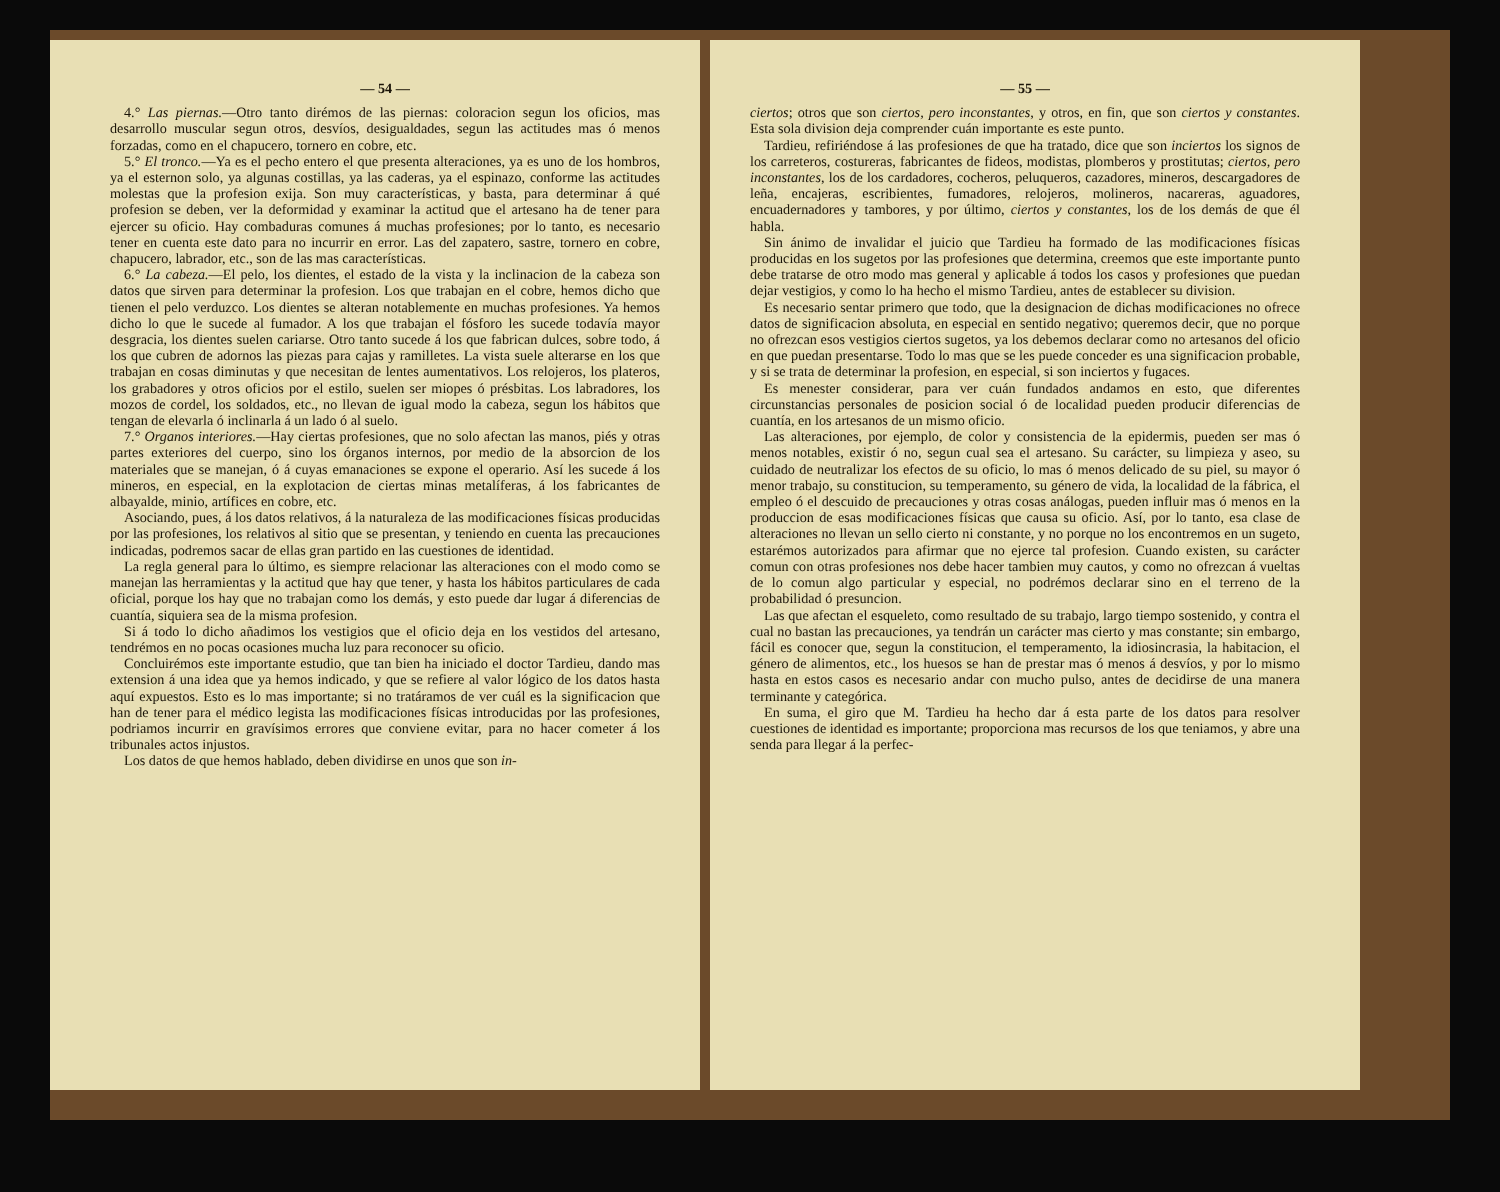— 54 —
4.° Las piernas.—Otro tanto dirémos de las piernas: coloracion segun los oficios, mas desarrollo muscular segun otros, desvíos, desigualdades, segun las actitudes mas ó menos forzadas, como en el chapucero, tornero en cobre, etc.
5.° El tronco.—Ya es el pecho entero el que presenta alteraciones, ya es uno de los hombros, ya el esternon solo, ya algunas costillas, ya las caderas, ya el espinazo, conforme las actitudes molestas que la profesion exija. Son muy características, y basta, para determinar á qué profesion se deben, ver la deformidad y examinar la actitud que el artesano ha de tener para ejercer su oficio. Hay combaduras comunes á muchas profesiones; por lo tanto, es necesario tener en cuenta este dato para no incurrir en error. Las del zapatero, sastre, tornero en cobre, chapucero, labrador, etc., son de las mas características.
6.° La cabeza.—El pelo, los dientes, el estado de la vista y la inclinacion de la cabeza son datos que sirven para determinar la profesion. Los que trabajan en el cobre, hemos dicho que tienen el pelo verduzco. Los dientes se alteran notablemente en muchas profesiones. Ya hemos dicho lo que le sucede al fumador. A los que trabajan el fósforo les sucede todavía mayor desgracia, los dientes suelen cariarse. Otro tanto sucede á los que fabrican dulces, sobre todo, á los que cubren de adornos las piezas para cajas y ramilletes. La vista suele alterarse en los que trabajan en cosas diminutas y que necesitan de lentes aumentativos. Los relojeros, los plateros, los grabadores y otros oficios por el estilo, suelen ser miopes ó présbitas. Los labradores, los mozos de cordel, los soldados, etc., no llevan de igual modo la cabeza, segun los hábitos que tengan de elevarla ó inclinarla á un lado ó al suelo.
7.° Organos interiores.—Hay ciertas profesiones, que no solo afectan las manos, piés y otras partes exteriores del cuerpo, sino los órganos internos, por medio de la absorcion de los materiales que se manejan, ó á cuyas emanaciones se expone el operario. Así les sucede á los mineros, en especial, en la explotacion de ciertas minas metalíferas, á los fabricantes de albayalde, minio, artífices en cobre, etc.
Asociando, pues, á los datos relativos, á la naturaleza de las modificaciones físicas producidas por las profesiones, los relativos al sitio que se presentan, y teniendo en cuenta las precauciones indicadas, podremos sacar de ellas gran partido en las cuestiones de identidad.
La regla general para lo último, es siempre relacionar las alteraciones con el modo como se manejan las herramientas y la actitud que hay que tener, y hasta los hábitos particulares de cada oficial, porque los hay que no trabajan como los demás, y esto puede dar lugar á diferencias de cuantía, siquiera sea de la misma profesion.
Si á todo lo dicho añadimos los vestigios que el oficio deja en los vestidos del artesano, tendrémos en no pocas ocasiones mucha luz para reconocer su oficio.
Concluirémos este importante estudio, que tan bien ha iniciado el doctor Tardieu, dando mas extension á una idea que ya hemos indicado, y que se refiere al valor lógico de los datos hasta aquí expuestos. Esto es lo mas importante; si no tratáramos de ver cuál es la significacion que han de tener para el médico legista las modificaciones físicas introducidas por las profesiones, podriamos incurrir en gravísimos errores que conviene evitar, para no hacer cometer á los tribunales actos injustos.
Los datos de que hemos hablado, deben dividirse en unos que son in-
— 55 —
ciertos; otros que son ciertos, pero inconstantes, y otros, en fin, que son ciertos y constantes. Esta sola division deja comprender cuán importante es este punto.
Tardieu, refiriéndose á las profesiones de que ha tratado, dice que son inciertos los signos de los carreteros, costureras, fabricantes de fideos, modistas, plomberos y prostitutas; ciertos, pero inconstantes, los de los cardadores, cocheros, peluqueros, cazadores, mineros, descargadores de leña, encajeras, escribientes, fumadores, relojeros, molineros, nacareras, aguadores, encuadernadores y tambores, y por último, ciertos y constantes, los de los demás de que él habla.
Sin ánimo de invalidar el juicio que Tardieu ha formado de las modificaciones físicas producidas en los sugetos por las profesiones que determina, creemos que este importante punto debe tratarse de otro modo mas general y aplicable á todos los casos y profesiones que puedan dejar vestigios, y como lo ha hecho el mismo Tardieu, antes de establecer su division.
Es necesario sentar primero que todo, que la designacion de dichas modificaciones no ofrece datos de significacion absoluta, en especial en sentido negativo; queremos decir, que no porque no ofrezcan esos vestigios ciertos sugetos, ya los debemos declarar como no artesanos del oficio en que puedan presentarse. Todo lo mas que se les puede conceder es una significacion probable, y si se trata de determinar la profesion, en especial, si son inciertos y fugaces.
Es menester considerar, para ver cuán fundados andamos en esto, que diferentes circunstancias personales de posicion social ó de localidad pueden producir diferencias de cuantía, en los artesanos de un mismo oficio.
Las alteraciones, por ejemplo, de color y consistencia de la epidermis, pueden ser mas ó menos notables, existir ó no, segun cual sea el artesano. Su carácter, su limpieza y aseo, su cuidado de neutralizar los efectos de su oficio, lo mas ó menos delicado de su piel, su mayor ó menor trabajo, su constitucion, su temperamento, su género de vida, la localidad de la fábrica, el empleo ó el descuido de precauciones y otras cosas análogas, pueden influir mas ó menos en la produccion de esas modificaciones físicas que causa su oficio. Así, por lo tanto, esa clase de alteraciones no llevan un sello cierto ni constante, y no porque no los encontremos en un sugeto, estarémos autorizados para afirmar que no ejerce tal profesion. Cuando existen, su carácter comun con otras profesiones nos debe hacer tambien muy cautos, y como no ofrezcan á vueltas de lo comun algo particular y especial, no podrémos declarar sino en el terreno de la probabilidad ó presuncion.
Las que afectan el esqueleto, como resultado de su trabajo, largo tiempo sostenido, y contra el cual no bastan las precauciones, ya tendrán un carácter mas cierto y mas constante; sin embargo, fácil es conocer que, segun la constitucion, el temperamento, la idiosincrasia, la habitacion, el género de alimentos, etc., los huesos se han de prestar mas ó menos á desvíos, y por lo mismo hasta en estos casos es necesario andar con mucho pulso, antes de decidirse de una manera terminante y categórica.
En suma, el giro que M. Tardieu ha hecho dar á esta parte de los datos para resolver cuestiones de identidad es importante; proporciona mas recursos de los que teniamos, y abre una senda para llegar á la perfec-